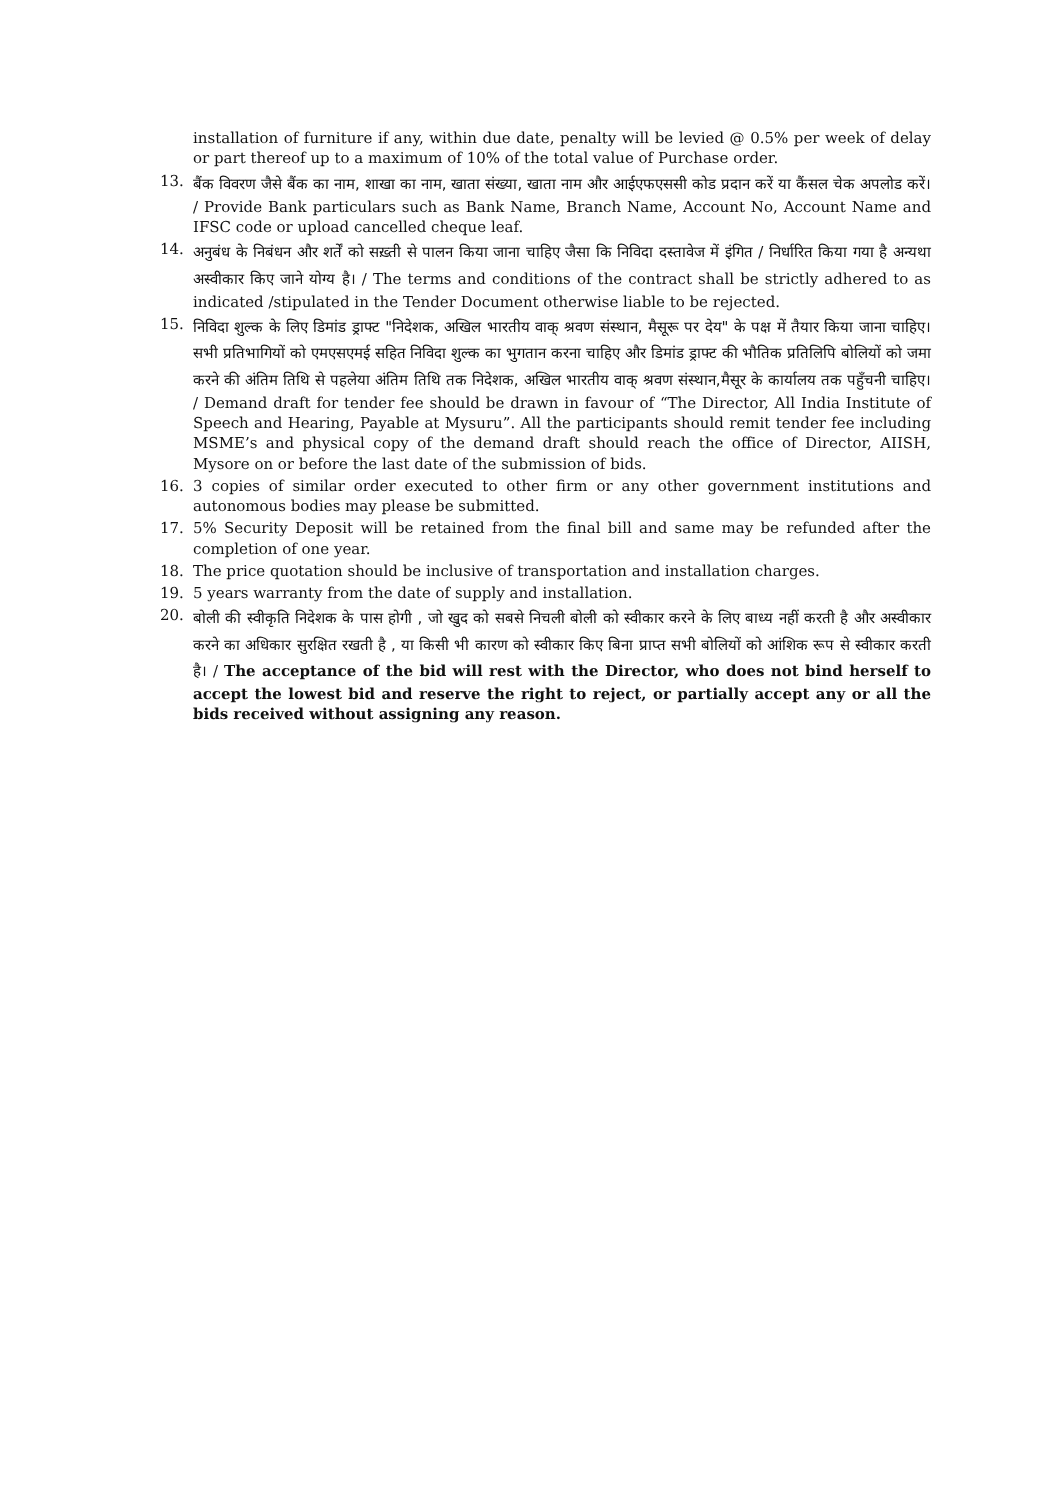installation of furniture if any, within due date, penalty will be levied @ 0.5% per week of delay or part thereof up to a maximum of 10% of the total value of Purchase order.
13.
बैंक विवरण जैसे बैंक का नाम, शाखा का नाम, खाता संख्या, खाता नाम और आईएफएससी कोड प्रदान करें या कैंसल चेक अपलोड करें। / Provide Bank particulars such as Bank Name, Branch Name, Account No, Account Name and IFSC code or upload cancelled cheque leaf.
14.
अनुबंध के निबंधन और शर्तें को सख़्ती से पालन किया जाना चाहिए जैसा कि निविदा दस्तावेज में इंगित / निर्धारित किया गया है अन्यथा अस्वीकार किए जाने योग्य है। / The terms and conditions of the contract shall be strictly adhered to as indicated /stipulated in the Tender Document otherwise liable to be rejected.
15.
निविदा शुल्क के लिए डिमांड ड्राफ्ट "निदेशक, अखिल भारतीय वाक् श्रवण संस्थान, मैसूरू पर देय" के पक्ष में तैयार किया जाना चाहिए।सभी प्रतिभागियों को एमएसएमई सहित निविदा शुल्क का भुगतान करना चाहिए और डिमांड ड्राफ्ट की भौतिक प्रतिलिपि बोलियों को जमा करने की अंतिम तिथि से पहलेया अंतिम तिथि तक निदेशक, अखिल भारतीय वाक् श्रवण संस्थान,मैसूर के कार्यालय तक पहुँचनी चाहिए। / Demand draft for tender fee should be drawn in favour of “The Director, All India Institute of Speech and Hearing, Payable at Mysuru”. All the participants should remit tender fee including MSME’s and physical copy of the demand draft should reach the office of Director, AIISH, Mysore on or before the last date of the submission of bids.
16. 3 copies of similar order executed to other firm or any other government institutions and autonomous bodies may please be submitted.
17. 5% Security Deposit will be retained from the final bill and same may be refunded after the completion of one year.
18. The price quotation should be inclusive of transportation and installation charges.
19. 5 years warranty from the date of supply and installation.
20.
बोली की स्वीकृति निदेशक के पास होगी , जो खुद को सबसे निचली बोली को स्वीकार करने के लिए बाध्य नहीं करती है और अस्वीकार करने का अधिकार सुरक्षित रखती है , या किसी भी कारण को स्वीकार किए बिना प्राप्त सभी बोलियों को आंशिक रूप से स्वीकार करती है। / The acceptance of the bid will rest with the Director, who does not bind herself to accept the lowest bid and reserve the right to reject, or partially accept any or all the bids received without assigning any reason.